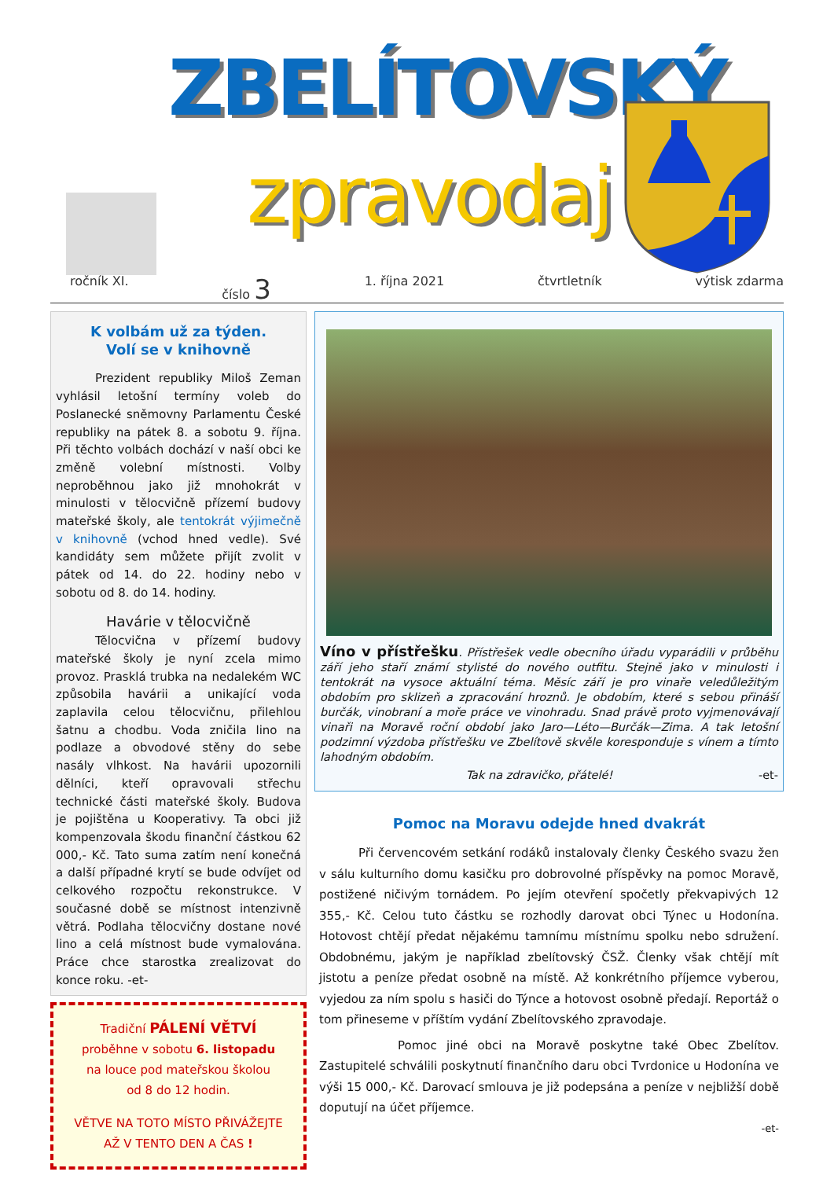ZBELÍTOVSKÝ
zpravodaj
ročník XI. číslo 3 1. října 2021 čtvrtletník výtisk zdarma
K volbám už za týden.
Volí se v knihovně
Prezident republiky Miloš Zeman vyhlásil letošní termíny voleb do Poslanecké sněmovny Parlamentu České republiky na pátek 8. a sobotu 9. října. Při těchto volbách dochází v naší obci ke změně volební místnosti. Volby neproběhnou jako již mnohokrát v minulosti v tělocvičně přízemí budovy mateřské školy, ale tentokrát výjimečně v knihovně (vchod hned vedle). Své kandidáty sem můžete přijít zvolit v pátek od 14. do 22. hodiny nebo v sobotu od 8. do 14. hodiny.
Havárie v tělocvičně
Tělocvična v přízemí budovy mateřské školy je nyní zcela mimo provoz. Prasklá trubka na nedalekém WC způsobila havárii a unikající voda zaplavila celou tělocvičnu, přilehlou šatnu a chodbu. Voda zničila lino na podlaze a obvodové stěny do sebe nasály vlhkost. Na havárii upozornili dělníci, kteří opravovali střechu technické části mateřské školy. Budova je pojištěna u Kooperativy. Ta obci již kompenzovala škodu finanční částkou 62 000,- Kč. Tato suma zatím není konečná a další případné krytí se bude odvíjet od celkového rozpočtu rekonstrukce. V současné době se místnost intenzivně větrá. Podlaha tělocvičny dostane nové lino a celá místnost bude vymalována. Práce chce starostka zrealizovat do konce roku. -et-
Tradiční PÁLENÍ VĚTVÍ
proběhne v sobotu 6. listopadu
na louce pod mateřskou školou
od 8 do 12 hodin.
VĚTVE NA TOTO MÍSTO PŘIVÁŽEJTE
AŽ V TENTO DEN A ČAS !
Víno v přístřešku. Přístřešek vedle obecního úřadu vyparádili v průběhu září jeho staří známí stylisté do nového outfitu. Stejně jako v minulosti i tentokrát na vysoce aktuální téma. Měsíc září je pro vinaře veledůležitým obdobím pro sklizeň a zpracování hroznů. Je obdobím, které s sebou přináší burčák, vinobraní a moře práce ve vinohradu. Snad právě proto vyjmenovávají vinaři na Moravě roční období jako Jaro—Léto—Burčák—Zima. A tak letošní podzimní výzdoba přístřešku ve Zbelítově skvěle koresponduje s vínem a tímto lahodným obdobím.
Tak na zdravičko, přátelé! -et-
Pomoc na Moravu odejde hned dvakrát
Při červencovém setkání rodáků instalovaly členky Českého svazu žen v sálu kulturního domu kasičku pro dobrovolné příspěvky na pomoc Moravě, postižené ničivým tornádem. Po jejím otevření spočetly překvapivých 12 355,- Kč. Celou tuto částku se rozhodly darovat obci Týnec u Hodonína. Hotovost chtějí předat nějakému tamnímu místnímu spolku nebo sdružení. Obdobnému, jakým je například zbelítovský ČSŽ. Členky však chtějí mít jistotu a peníze předat osobně na místě. Až konkrétního příjemce vyberou, vyjedou za ním spolu s hasiči do Týnce a hotovost osobně předají. Reportáž o tom přineseme v příštím vydání Zbelítovského zpravodaje.
Pomoc jiné obci na Moravě poskytne také Obec Zbelítov. Zastupitelé schválili poskytnutí finančního daru obci Tvrdonice u Hodonína ve výši 15 000,- Kč. Darovací smlouva je již podepsána a peníze v nejbližší době doputují na účet příjemce.
-et-